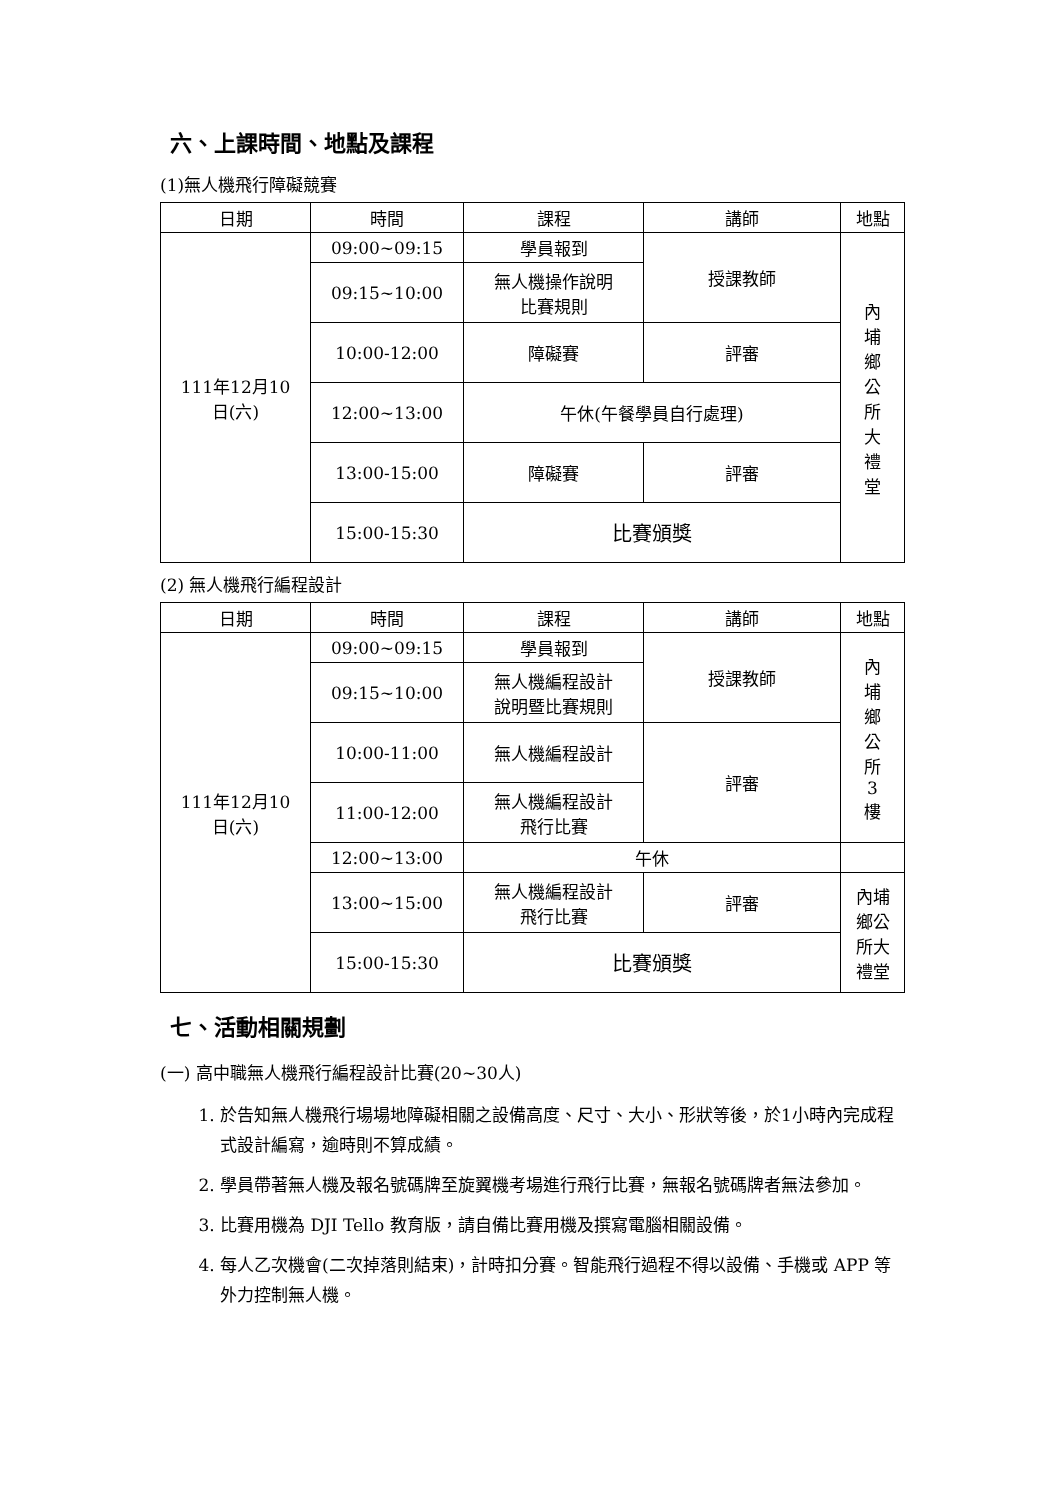六、上課時間、地點及課程
(1)無人機飛行障礙競賽
| 日期 | 時間 | 課程 | 講師 | 地點 |
| --- | --- | --- | --- | --- |
| 111年12月10 日(六) | 09:00~09:15 | 學員報到 | 授課教師 | 內 埔 鄉 公 所 大 禮 堂 |
| | 09:15~10:00 | 無人機操作說明 比賽規則 | | |
| | 10:00-12:00 | 障礙賽 | 評審 | |
| | 12:00~13:00 | 午休(午餐學員自行處理) | | |
| | 13:00-15:00 | 障礙賽 | 評審 | |
| | 15:00-15:30 | 比賽頒獎 | | |
(2) 無人機飛行編程設計
| 日期 | 時間 | 課程 | 講師 | 地點 |
| --- | --- | --- | --- | --- |
| 111年12月10 日(六) | 09:00~09:15 | 學員報到 | 授課教師 | 內 埔 鄉 公 所 3 樓 |
| | 09:15~10:00 | 無人機編程設計 說明暨比賽規則 | | |
| | 10:00-11:00 | 無人機編程設計 | 評審 | |
| | 11:00-12:00 | 無人機編程設計 飛行比賽 | | |
| | 12:00~13:00 | 午休 | | |
| | 13:00~15:00 | 無人機編程設計 飛行比賽 | 評審 | 內埔 鄉公 所大 禮堂 |
| | 15:00-15:30 | 比賽頒獎 | | |
七、活動相關規劃
(一) 高中職無人機飛行編程設計比賽(20~30人)
1. 於告知無人機飛行場場地障礙相關之設備高度、尺寸、大小、形狀等後，於1小時內完成程式設計編寫，逾時則不算成績。
2. 學員帶著無人機及報名號碼牌至旋翼機考場進行飛行比賽，無報名號碼牌者無法參加。
3. 比賽用機為 DJI Tello 教育版，請自備比賽用機及撰寫電腦相關設備。
4. 每人乙次機會(二次掉落則結束)，計時扣分賽。智能飛行過程不得以設備、手機或 APP 等外力控制無人機。